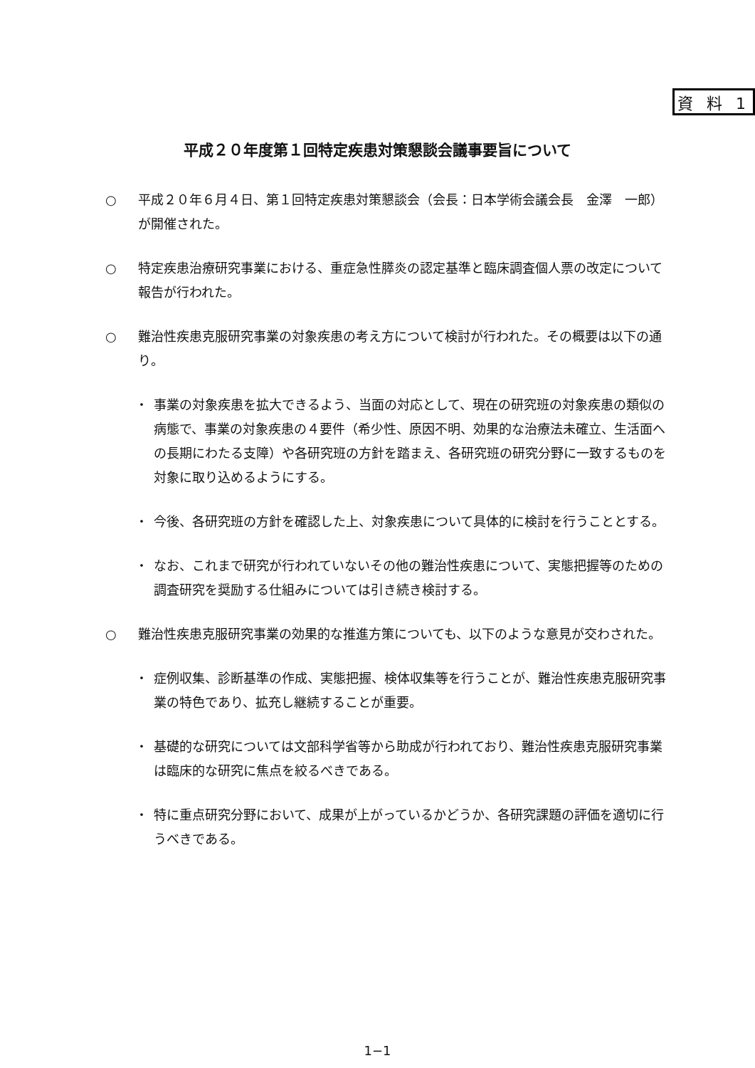資 料 1
平成２０年度第１回特定疾患対策懇談会議事要旨について
○ 平成２０年６月４日、第１回特定疾患対策懇談会（会長：日本学術会議会長　金澤　一郎）が開催された。
○ 特定疾患治療研究事業における、重症急性膵炎の認定基準と臨床調査個人票の改定について報告が行われた。
○ 難治性疾患克服研究事業の対象疾患の考え方について検討が行われた。その概要は以下の通り。
・ 事業の対象疾患を拡大できるよう、当面の対応として、現在の研究班の対象疾患の類似の病態で、事業の対象疾患の４要件（希少性、原因不明、効果的な治療法未確立、生活面への長期にわたる支障）や各研究班の方針を踏まえ、各研究班の研究分野に一致するものを対象に取り込めるようにする。
・ 今後、各研究班の方針を確認した上、対象疾患について具体的に検討を行うこととする。
・ なお、これまで研究が行われていないその他の難治性疾患について、実態把握等のための調査研究を奨励する仕組みについては引き続き検討する。
○ 難治性疾患克服研究事業の効果的な推進方策についても、以下のような意見が交わされた。
・ 症例収集、診断基準の作成、実態把握、検体収集等を行うことが、難治性疾患克服研究事業の特色であり、拡充し継続することが重要。
・ 基礎的な研究については文部科学省等から助成が行われており、難治性疾患克服研究事業は臨床的な研究に焦点を絞るべきである。
・ 特に重点研究分野において、成果が上がっているかどうか、各研究課題の評価を適切に行うべきである。
1−1